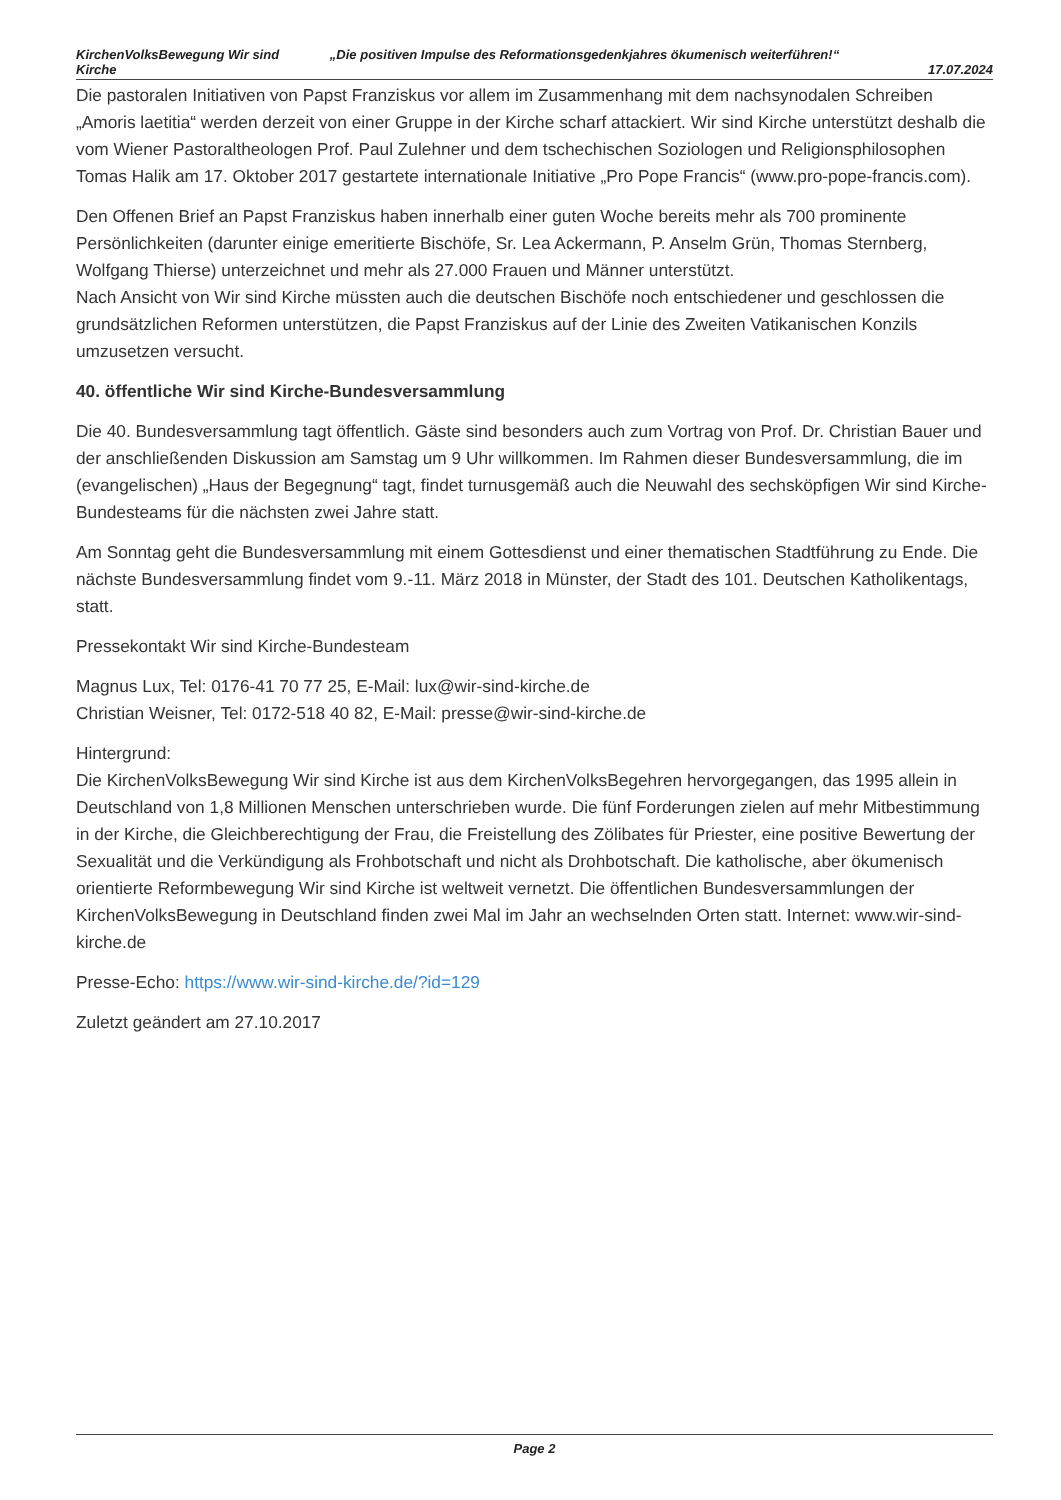KirchenVolksBewegung Wir sind Kirche
„Die positiven Impulse des Reformationsgedenkjahres ökumenisch weiterführen!“
17.07.2024
Die pastoralen Initiativen von Papst Franziskus vor allem im Zusammenhang mit dem nachsynodalen Schreiben „Amoris laetitia“ werden derzeit von einer Gruppe in der Kirche scharf attackiert. Wir sind Kirche unterstützt deshalb die vom Wiener Pastoraltheologen Prof. Paul Zulehner und dem tschechischen Soziologen und Religionsphilosophen Tomas Halik am 17. Oktober 2017 gestartete internationale Initiative „Pro Pope Francis“ (www.pro-pope-francis.com).
Den Offenen Brief an Papst Franziskus haben innerhalb einer guten Woche bereits mehr als 700 prominente Persönlichkeiten (darunter einige emeritierte Bischöfe, Sr. Lea Ackermann, P. Anselm Grün, Thomas Sternberg, Wolfgang Thierse) unterzeichnet und mehr als 27.000 Frauen und Männer unterstützt.
Nach Ansicht von Wir sind Kirche müssten auch die deutschen Bischöfe noch entschiedener und geschlossen die grundsätzlichen Reformen unterstützen, die Papst Franziskus auf der Linie des Zweiten Vatikanischen Konzils umzusetzen versucht.
40. öffentliche Wir sind Kirche-Bundesversammlung
Die 40. Bundesversammlung tagt öffentlich. Gäste sind besonders auch zum Vortrag von Prof. Dr. Christian Bauer und der anschließenden Diskussion am Samstag um 9 Uhr willkommen. Im Rahmen dieser Bundesversammlung, die im (evangelischen) „Haus der Begegnung“ tagt, findet turnusgemäß auch die Neuwahl des sechsköpfigen Wir sind Kirche-Bundesteams für die nächsten zwei Jahre statt.
Am Sonntag geht die Bundesversammlung mit einem Gottesdienst und einer thematischen Stadtführung zu Ende. Die nächste Bundesversammlung findet vom 9.-11. März 2018 in Münster, der Stadt des 101. Deutschen Katholikentags, statt.
Pressekontakt Wir sind Kirche-Bundesteam
Magnus Lux, Tel: 0176-41 70 77 25, E-Mail: lux@wir-sind-kirche.de
Christian Weisner, Tel: 0172-518 40 82, E-Mail: presse@wir-sind-kirche.de
Hintergrund:
Die KirchenVolksBewegung Wir sind Kirche ist aus dem KirchenVolksBegehren hervorgegangen, das 1995 allein in Deutschland von 1,8 Millionen Menschen unterschrieben wurde. Die fünf Forderungen zielen auf mehr Mitbestimmung in der Kirche, die Gleichberechtigung der Frau, die Freistellung des Zölibates für Priester, eine positive Bewertung der Sexualität und die Verkündigung als Frohbotschaft und nicht als Drohbotschaft. Die katholische, aber ökumenisch orientierte Reformbewegung Wir sind Kirche ist weltweit vernetzt. Die öffentlichen Bundesversammlungen der KirchenVolksBewegung in Deutschland finden zwei Mal im Jahr an wechselnden Orten statt. Internet: www.wir-sind-kirche.de
Presse-Echo: https://www.wir-sind-kirche.de/?id=129
Zuletzt geändert am 27.10.2017
Page 2